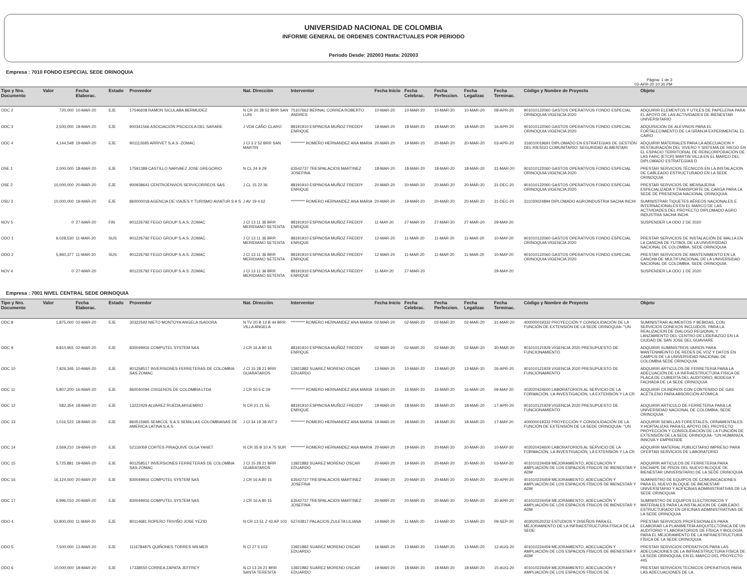UNIVERSIDAD NACIONAL DE COLOMBIA
INFORME GENERAL DE ORDENES CONTRACTUALES POR PERIODO
Periodo Desde: 202003 Hasta: 202003
Empresa : 7010 FONDO ESPECIAL SEDE ORINOQUIA
Pàgina: 1 de 3
02-APR-20 10:30 PM
| Tipo y Nro. Documento | Valor | Fecha Elaborac. | Estado | Proveedor | Nat. Direcciòn | Interventor | Fecha Inicio | Fecha Celebrac. | Fecha Perfeccion. | Fecha Legalizac | Fecha Terminac. | Còdigo y Nombre de Proyecto | Objeto |
| --- | --- | --- | --- | --- | --- | --- | --- | --- | --- | --- | --- | --- | --- |
| ODC 2 | 720,000 | 10-MAR-20 | EJE | 17546608 RAMON SICULABA BERMUDEZ | N CR 20 28 52 BRR SAN LUIS | 75107662 BERNAL CORREA ROBERTO ANDRES | 10-MAR-20 | 10-MAR-20 | 10-MAR-20 | 10-MAR-20 | 08-APR-20 | 901010122060 GASTOS OPERATIVOS FONDO ESPECIAL ORINOQUIA VIGENCIA 2020 | ADQUIRIR ELEMENTOS Y UTILES DE PAPELERIA PARA EL APOYO DE LAS ACTIVIDADES DE BIENESTAR UNIVERSITARIO |
| ODC 3 | 2,500,000 | 18-MAR-20 | EJE | 900341566 ASOCIACION PSCICOLA DEL SARARE | J VDA CAÑO CLARO | 88191910 ESPINOSA MUÑOZ FREDDY ENRIQUE | 18-MAR-20 | 18-MAR-20 | 18-MAR-20 | 18-MAR-20 | 16-APR-20 | 901010122060 GASTOS OPERATIVOS FONDO ESPECIAL ORINOQUIA VIGENCIA 2020 | ADQUISICIÓN DE ALEVINOS PARA EL FORTALECIMIENTO DE LA GRANJA EXPERIMENTAL EL CAIRO |
| ODC 4 | 4,144,548 | 19-MAR-20 | EJE | 901112695 ARRIVET S.A.S -ZOMAC | J Cl 3 2 52 BRR SAN MARTIN | ********* ROMERO HERNANDEZ ANA MARIA | 20-MAR-20 | 19-MAR-20 | 20-MAR-20 | 20-MAR-20 | 03-APR-20 | 316010019691 DIPLOMADO EN ESTRATEGIAS DE GESTIÒN DEL RIESGO COMUNITARIO: SEGURIDAD ALIMENTARI | ADQUIRIR MATERIALES PARA LA ADECUACION Y RESTAURACIÓN DEL VIVERO Y SISTEMA DE RIEGO EN EL ESPACIO TERRITORIAL DE REINCORPORACIÓN DE LAS FARC (ETCR) MARTIN VILLA EN EL MARCO DEL DIPLOMADO ESTRATEGIAS D |
| OSE 1 | 2,000,000 | 18-MAR-20 | EJE | 17591389 CASTILLO NARVAEZ JOSE GREGORIO | N CL 24 9 29 | 63542737 TRESPALACIOS MARTINEZ JOSEFINA | 18-MAR-20 | 18-MAR-20 | 18-MAR-20 | 18-MAR-20 | 31-MAR-20 | 901010122060 GASTOS OPERATIVOS FONDO ESPECIAL ORINOQUIA VIGENCIA 2020 | PRESTAR SERVICIOS TÉCNICOS EN LA INSTALACION DE CABLEADO ESTRUCTURADO EN LA SEDE ORINOQUIA |
| OSE 2 | 10,000,000 | 20-MAR-20 | EJE | 900938641 CENTROENVIOS SERVICORREOS SAS | J CL 15 22 36 | 88191910 ESPINOSA MUÑOZ FREDDY ENRIQUE | 20-MAR-20 | 20-MAR-20 | 20-MAR-20 | 20-MAR-20 | 31-DEC-20 | 901010122060 GASTOS OPERATIVOS FONDO ESPECIAL ORINOQUIA VIGENCIA 2020 | PRESTAR SERVICIOS DE MENSAJERIA ESPECIALIZADA Y TRANSPORTE DE CARGA PARA LA SEDE DE PRESENCIA NACIONAL ORINOQUIA. |
| OSU 3 | 10,000,000 | 19-MAR-20 | EJE | 860000018 AGENCIA DE VIAJES Y TURISMO AVIATUR S A S | J AV 19 4 62 | ********* ROMERO HERNANDEZ ANA MARIA | 20-MAR-20 | 19-MAR-20 | 20-MAR-20 | 20-MAR-20 | 31-DEC-20 | 311030024894 DIPLOMADO AGROINDUSTRIA SACHA INCHI | SUMINISTRAR TIQUETES AÉREOS NACIONALES E INTERNACIONALES EN EL MARCO DE LAS ACTIVIDADES DEL PROYECTO DIPLOMADO AGRO INDUSTRIA SACHA INCHI. |
| NOV 5 | 0 | 27-MAR-20 | FIN | 901226792 FEGO GROUP S.A.S. ZOMAC | J Cl 13 11 36 BRR MERIDIANO SETENTA | 88191910 ESPINOSA MUÑOZ FREDDY ENRIQUE | 11-MAY-20 | 27-MAR-20 | 27-MAR-20 | 27-MAR-20 | 29-MAY-20 | | SUSPENDER LA ODO 2 DE 2020 |
| ODO 1 | 9,028,530 | 11-MAR-20 | SUS | 901226792 FEGO GROUP S.A.S. ZOMAC | J Cl 13 11 36 BRR MERIDIANO SETENTA | 88191910 ESPINOSA MUÑOZ FREDDY ENRIQUE | 12-MAR-20 | 11-MAR-20 | 11-MAR-20 | 11-MAR-20 | 10-MAY-20 | 901010122060 GASTOS OPERATIVOS FONDO ESPECIAL ORINOQUIA VIGENCIA 2020 | PRESTAR SERVICIOS DE INSTALACIÓN DE MALLA EN LA CANCHA DE FUTBOL DE LA UNIVERSIDAD NACIONAL DE COLOMBIA, SEDE ORINOQUIA |
| ODO 2 | 5,960,377 | 11-MAR-20 | SUS | 901226792 FEGO GROUP S.A.S. ZOMAC | J Cl 13 11 36 BRR MERIDIANO SETENTA | 88191910 ESPINOSA MUÑOZ FREDDY ENRIQUE | 12-MAR-20 | 11-MAR-20 | 11-MAR-20 | 11-MAR-20 | 10-MAY-20 | 901010122060 GASTOS OPERATIVOS FONDO ESPECIAL ORINOQUIA VIGENCIA 2020 | PRESTAR SERVICIOS DE MANTENIMIENTO EN LA CANCHA DE MULTIFUNCIONAL DE LA UNIVERSIDAD NACIONAL DE COLOMBIA, SEDE ORINOQUIA. |
| NOV 4 | 0 | 27-MAR-20 | | 901226792 FEGO GROUP S.A.S. ZOMAC | J Cl 13 11 36 BRR MERIDIANO SETENTA | 88191910 ESPINOSA MUÑOZ FREDDY ENRIQUE | 11-MAY-20 | 27-MAR-20 | | | 29-MAY-20 | | SUSPENDER LA ODO 1 DE 2020 |
Empresa : 7001 NIVEL CENTRAL SEDE ORINOQUIA
| Tipo y Nro. Documento | Valor | Fecha Elaborac. | Estado | Proveedor | Nat. Direcciòn | Interventor | Fecha Inicio | Fecha Celebrac. | Fecha Perfeccion. | Fecha Legalizac | Fecha Terminac. | Còdigo y Nombre de Proyecto | Objeto |
| --- | --- | --- | --- | --- | --- | --- | --- | --- | --- | --- | --- | --- | --- |
| ODC 8 | 1,875,000 | 02-MAR-20 | EJE | 30322592 NIETO MONTOYA ANGELA ISADORA | N TV 20 B 12 B 44 BRR VILLA ANGELA | ********* ROMERO HERNANDEZ ANA MARIA | 02-MAR-20 | 02-MAR-20 | 02-MAR-20 | 02-MAR-20 | 31-MAR-20 | 400000019332 PROYECCIÓN Y CONSOLIDACIÓN DE LA FUNCIÓN DE EXTENSIÓN DE LA SEDE ORINOQUIA- "UN | SUMINISTRAR ALIMENTOS Y BEBIDAS, CON SERVICIOS CONEXOS INCLUIDOS, PARA LA REALIZACION DE DIALOGO REGIONAL Y LANZAMIENTO DEL CENTRO DE LIDERAZGO EN LA CIUDAD DE SAN JOSE DEL GUAVIARE |
| ODC 9 | 9,810,955 | 02-MAR-20 | EJE | 830049916 COMPUTEL SYSTEM SAS | J CR 16 A 80 15 | 88191910 ESPINOSA MUÑOZ FREDDY ENRIQUE | 02-MAR-20 | 02-MAR-20 | 02-MAR-20 | 02-MAR-20 | 30-MAR-20 | 901010121929 VIGENCIA 2020 PRESUPUESTO DE FUNCIONAMIENTO | ADQUIRIR SUMINISTROS VARIOS PARA MANTENIMEINTO DE REDES DE VOZ Y DATOS EN CAMPUS DE LA UNIVERSIDAD NACIONAL DE COLOMBIA SEDE ORINOQUIA |
| ODC 10 | 7,926,346 | 10-MAR-20 | EJE | 901258517 INVERSIONES FERRETERAS DE COLOMBIA SAS ZOMAC | J Cl 15 28 21 BRR GUARATAROS | 13921882 SUAREZ MORENO OSCAR EDUARDO | 13-MAR-20 | 10-MAR-20 | 13-MAR-20 | 13-MAR-20 | 26-APR-20 | 901010121929 VIGENCIA 2020 PRESUPUESTO DE FUNCIONAMIENTO | ADQUIRIR ARTICULOS DE FERRETERIA PARA LA ADECUACIÓN DE LA INFRAESTRUCTURA FISICA DE PLACA DE CUBIERTA DEL AUDITORIO, BODEGA Y FACHADA DE LA SEDE ORINOQUIA |
| ODC 11 | 5,807,200 | 16-MAR-20 | EJE | 860040094 OXIGENOS DE COLOMBIA LTDA | J CR 50 5 C 29 | ********* ROMERO HERNANDEZ ANA MARIA | 16-MAR-20 | 16-MAR-20 | 16-MAR-20 | 16-MAR-20 | 09-MAY-20 | 402020424600 LABORATORIOS AL SERVICIO DE LA FORMACIÓN, LA INVESTIGACIÓN, LA EXTENSIÓN Y LA CR | ADQUIRIR CILINDROS CON CONTENIDO DE GAS ACETILENO PARA ABSORCIÓN ATÓMICA. |
| ODC 12 | 582,354 | 18-MAR-20 | EJE | 13222429 ALVAREZ RUEDA ARGEMIRO | N CR 21 21 55 | 88191910 ESPINOSA MUÑOZ FREDDY ENRIQUE | 19-MAR-20 | 18-MAR-20 | 18-MAR-20 | 18-MAR-20 | 17-APR-20 | 901010121929 VIGENCIA 2020 PRESUPUESTO DE FUNCIONAMIENTO | ADQUIRIR ARTICULO DE FERRETERIA PARA LA UNIVERSIDAD NACIONAL DE COLOMBIA, SEDE ORINOQUIA |
| ODC 13 | 1,016,522 | 18-MAR-20 | EJE | 860515965 SEMICOL S.A.S SEMILLAS COLOMBIANAS DE AMERICA LATINA S.A.S | J Cl 34 19 38 INT 2 | ********* ROMERO HERNANDEZ ANA MARIA | 19-MAR-20 | 18-MAR-20 | 18-MAR-20 | 18-MAR-20 | 17-MAY-20 | 400000019332 PROYECCIÓN Y CONSOLIDACIÓN DE LA FUNCIÓN DE EXTENSIÓN DE LA SEDE ORINOQUIA- "UN | ADQUIRIR SEMILLAS FORESTALES, ORNAMENTALES Y HORTALIZAS PARA EL APOYO DEL PROYECTO PROYECCIÓN Y CONSOLIDACIÓN DE LA FUNCIÓN DE EXTENSIÓN DE LA SEDE ORINOQUIA- "UN HUMANIZA, INNOVA Y EMPRENDE |
| ODC 14 | 2,569,210 | 19-MAR-20 | EJE | 52116059 CORTES PIRAQUIVE OLGA YANET | N CR 35 B 10 A 75 SUR | ********* ROMERO HERNANDEZ ANA MARIA | 20-MAR-20 | 19-MAR-20 | 20-MAR-20 | 20-MAR-20 | 10-MAY-20 | 402020424600 LABORATORIOS AL SERVICIO DE LA FORMACIÓN, LA INVESTIGACIÓN, LA EXTENSIÓN Y LA CR | ADQUIRIR MATERIAL PUBLICITARIO IMPRESO PARA OFERTAR SERVICIOS DE LABORATORIO |
| ODC 15 | 5,725,881 | 19-MAR-20 | EJE | 901258517 INVERSIONES FERRETERAS DE COLOMBIA SAS ZOMAC | J Cl 15 28 21 BRR GUARATAROS | 13921882 SUAREZ MORENO OSCAR EDUARDO | 20-MAR-20 | 19-MAR-20 | 20-MAR-20 | 20-MAR-20 | 03-MAY-20 | 401010224459 MEJORAMIENTO, ADECUACIÓN Y AMPLIACIÓN DE LOS ESPACIOS FÍSICOS DE BIENESTAR Y ADM | ADQUIRIR ARTICULOS DE FERRETERIA PARA ENCHAPE DE PISOS DEL NUEVO BLOQUE DE BIENESTAR UNIVERSITARIO DE LA SEDE ORINOQUIA |
| ODC 16 | 16,124,500 | 20-MAR-20 | EJE | 830049916 COMPUTEL SYSTEM SAS | J CR 16 A 80 15 | 63542737 TRESPALACIOS MARTINEZ JOSEFINA | 20-MAR-20 | 20-MAR-20 | 20-MAR-20 | 20-MAR-20 | 30-APR-20 | 401010224459 MEJORAMIENTO, ADECUACIÓN Y AMPLIACIÓN DE LOS ESPACIOS FÍSICOS DE BIENESTAR Y ADM | SUMINISTRO DE EQUIPOS DE COMUNICACIONES PARA EL NUEVO BLOQUE DE BIENESTAR UNIVERSITARIO Y AOFICINAS ADMINISTRATIVAS DE LA SEDE ORINOQUIA |
| ODC 17 | 6,996,010 | 20-MAR-20 | EJE | 830049916 COMPUTEL SYSTEM SAS | J CR 16 A 80 15 | 63542737 TRESPALACIOS MARTINEZ JOSEFINA | 20-MAR-20 | 20-MAR-20 | 20-MAR-20 | 20-MAR-20 | 30-APR-20 | 401010224459 MEJORAMIENTO, ADECUACIÓN Y AMPLIACIÓN DE LOS ESPACIOS FÍSICOS DE BIENESTAR Y ADM | SUMINISTRO DE EQUIPOS ELECTRONICOS Y MATERIALES PARA LA INSTALACION DE CABLEADO ESTRUCTURADO EN OFICINAS ADMINISTRATIVAS DE LA SEDE ORINOQUIA |
| ODO 4 | 52,800,000 | 11-MAR-20 | EJE | 80114681 ROPERO TRIVIÑO JOSE YEZID | N CR 13 51 Z 43 AP 103 | 52743817 PALACIOS ZULETA LILIANA | 14-MAR-20 | 11-MAR-20 | 13-MAR-20 | 13-MAR-20 | 09-SEP-20 | 403020520232 ESTUDIOS Y DISEÑOS PARA EL MEJORAMIENTO DE LA INFRAESTRUCTURA FÍSICA DE LA SEDE | PRESTAR SERVICIOS PROFESIONALES PARA ELABORAR LA PLANIMETRÍA ARQUITECTÓNICA DE UN AUDITORIO Y LABORATORIOS DE FÍSICA Y BIOLOGÍA PARA EL MEJORAMIENTO DE LA INFRAESTRUCTURA FÍSICA DE LA SEDE ORINOQUIA |
| ODO 5 | 7,500,000 | 13-MAR-20 | EJE | 1116784875 QUIÑONES TORRES WILMER | N Cl 27 5 103 | 13921882 SUAREZ MORENO OSCAR EDUARDO | 16-MAR-20 | 13-MAR-20 | 13-MAR-20 | 13-MAR-20 | 12-AUG-20 | 401010224459 MEJORAMIENTO, ADECUACIÓN Y AMPLIACIÓN DE LOS ESPACIOS FÍSICOS DE BIENESTAR Y ADM | PRESTAR SERVICIOS OPERATIVOS PARA LAS ADECUACIONES DE LA INFRAESTRUCTURA FISICA DE LA SEDE ORINOQUIA, EN EL MARCO DEL PROYECTO 445 |
| ODO 6 | 10,000,000 | 18-MAR-20 | EJE | 17338550 CORREA ZAPATA JEFFREY | N Cl 13 24 21 BRR SANTA TERESITA | 13921882 SUAREZ MORENO OSCAR EDUARDO | 19-MAR-20 | 18-MAR-20 | 18-MAR-20 | 18-MAR-20 | 15-AUG-20 | 401010224459 MEJORAMIENTO, ADECUACIÓN Y AMPLIACIÓN DE LOS ESPACIOS FÍSICOS DE | PRESTAR SERVICIOS TECNICOS OPERATIVOS PARA LAS ADECUACIONES DE LA |